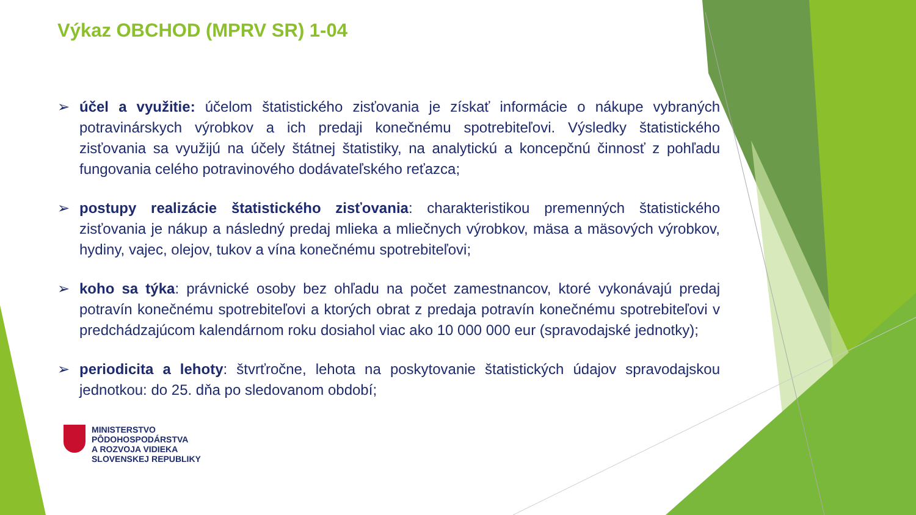Výkaz OBCHOD (MPRV SR) 1-04
➢ účel a využitie: účelom štatistického zisťovania je získať informácie o nákupe vybraných potravinárskych výrobkov a ich predaji konečnému spotrebiteľovi. Výsledky štatistického zisťovania sa využijú na účely štátnej štatistiky, na analytickú a koncepčnú činnosť z pohľadu fungovania celého potravinového dodávateľského reťazca;
➢ postupy realizácie štatistického zisťovania: charakteristikou premenných štatistického zisťovania je nákup a následný predaj mlieka a mliečnych výrobkov, mäsa a mäsových výrobkov, hydiny, vajec, olejov, tukov a vína konečnému spotrebiteľovi;
➢ koho sa týka: právnické osoby bez ohľadu na počet zamestnancov, ktoré vykonávajú predaj potravín konečnému spotrebiteľovi a ktorých obrat z predaja potravín konečnému spotrebiteľovi v predchádzajúcom kalendárnom roku dosiahol viac ako 10 000 000 eur (spravodajské jednotky);
➢ periodicita a lehoty: štvrťročne, lehota na poskytovanie štatistických údajov spravodajskou jednotkou: do 25. dňa po sledovanom období;
MINISTERSTVO
PÔDOHOSPODÁRSTVA
A ROZVOJA VIDIEKA
SLOVENSKEJ REPUBLIKY